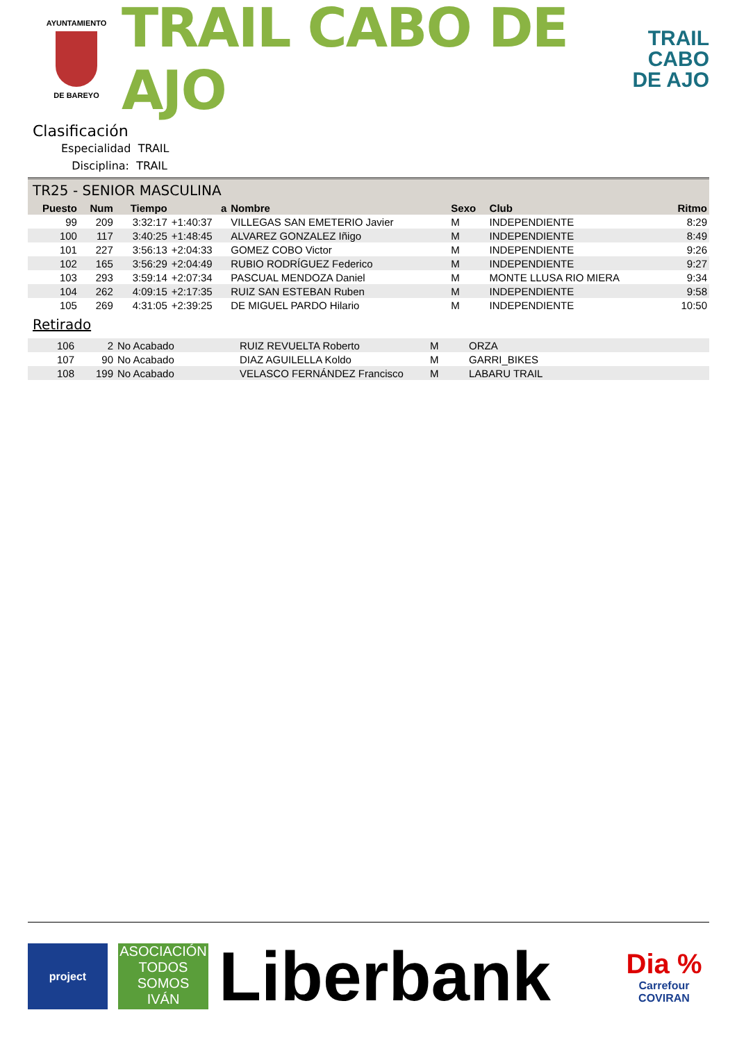AYUNTAMIENTO
DE BAREYO
TRAIL CABO DE AJO
TRAIL
CABO
DE AJO
Clasificación
Especialidad TRAIL
Disciplina: TRAIL
TR25 - SENIOR MASCULINA
| Puesto | Num | Tiempo | a | Nombre | Sexo | Club | Ritmo |
| --- | --- | --- | --- | --- | --- | --- | --- |
| 99 | 209 | 3:32:17 | +1:40:37 | VILLEGAS SAN EMETERIO Javier | M | INDEPENDIENTE | 8:29 |
| 100 | 117 | 3:40:25 | +1:48:45 | ALVAREZ GONZALEZ Iñigo | M | INDEPENDIENTE | 8:49 |
| 101 | 227 | 3:56:13 | +2:04:33 | GOMEZ COBO Victor | M | INDEPENDIENTE | 9:26 |
| 102 | 165 | 3:56:29 | +2:04:49 | RUBIO RODRÍGUEZ Federico | M | INDEPENDIENTE | 9:27 |
| 103 | 293 | 3:59:14 | +2:07:34 | PASCUAL MENDOZA Daniel | M | MONTE LLUSA RIO MIERA | 9:34 |
| 104 | 262 | 4:09:15 | +2:17:35 | RUIZ SAN ESTEBAN Ruben | M | INDEPENDIENTE | 9:58 |
| 105 | 269 | 4:31:05 | +2:39:25 | DE MIGUEL PARDO Hilario | M | INDEPENDIENTE | 10:50 |
Retirado
| 106 | 2 | No Acabado | RUIZ REVUELTA Roberto | M | ORZA |
| 107 | 90 | No Acabado | DIAZ AGUILELLA Koldo | M | GARRI_BIKES |
| 108 | 199 | No Acabado | VELASCO FERNÁNDEZ Francisco | M | LABARU TRAIL |
project
ASOCIACIÓN
TODOS
SOMOS
IVÁN
Liberbank
Dia %
Carrefour
COVIRAN